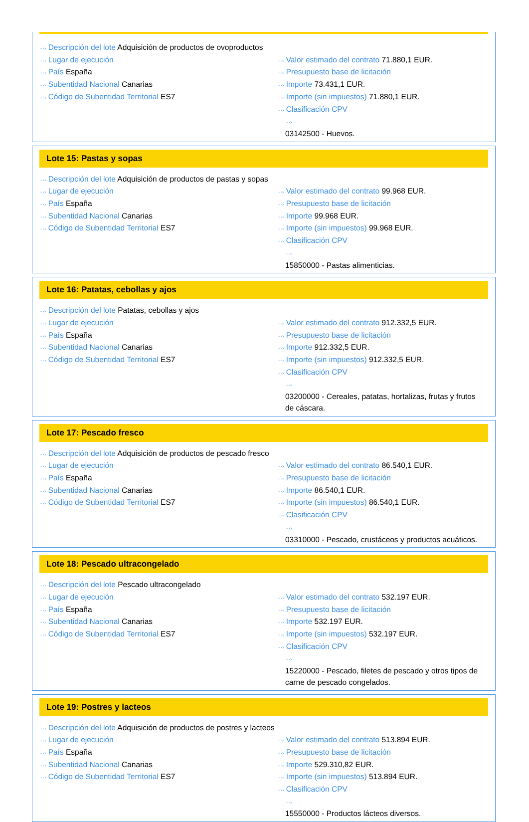···› Descripción del lote Adquisición de productos de ovoproductos
···› Lugar de ejecución
···› País España
···› Subentidad Nacional Canarias
···› Código de Subentidad Territorial ES7
···› Valor estimado del contrato 71.880,1 EUR.
···› Presupuesto base de licitación
···› Importe 73.431,1 EUR.
···› Importe (sin impuestos) 71.880,1 EUR.
···› Clasificación CPV
···› 03142500 - Huevos.
Lote 15: Pastas y sopas
···› Descripción del lote Adquisición de productos de pastas y sopas
···› Lugar de ejecución
···› País España
···› Subentidad Nacional Canarias
···› Código de Subentidad Territorial ES7
···› Valor estimado del contrato 99.968 EUR.
···› Presupuesto base de licitación
···› Importe 99.968 EUR.
···› Importe (sin impuestos) 99.968 EUR.
···› Clasificación CPV
···› 15850000 - Pastas alimenticias.
Lote 16: Patatas, cebollas y ajos
···› Descripción del lote Patatas, cebollas y ajos
···› Lugar de ejecución
···› País España
···› Subentidad Nacional Canarias
···› Código de Subentidad Territorial ES7
···› Valor estimado del contrato 912.332,5 EUR.
···› Presupuesto base de licitación
···› Importe 912.332,5 EUR.
···› Importe (sin impuestos) 912.332,5 EUR.
···› Clasificación CPV
···› 03200000 - Cereales, patatas, hortalizas, frutas y frutos de cáscara.
Lote 17: Pescado fresco
···› Descripción del lote Adquisición de productos de pescado fresco
···› Lugar de ejecución
···› País España
···› Subentidad Nacional Canarias
···› Código de Subentidad Territorial ES7
···› Valor estimado del contrato 86.540,1 EUR.
···› Presupuesto base de licitación
···› Importe 86.540,1 EUR.
···› Importe (sin impuestos) 86.540,1 EUR.
···› Clasificación CPV
···› 03310000 - Pescado, crustáceos y productos acuáticos.
Lote 18: Pescado ultracongelado
···› Descripción del lote Pescado ultracongelado
···› Lugar de ejecución
···› País España
···› Subentidad Nacional Canarias
···› Código de Subentidad Territorial ES7
···› Valor estimado del contrato 532.197 EUR.
···› Presupuesto base de licitación
···› Importe 532.197 EUR.
···› Importe (sin impuestos) 532.197 EUR.
···› Clasificación CPV
···› 15220000 - Pescado, filetes de pescado y otros tipos de carne de pescado congelados.
Lote 19: Postres y lacteos
···› Descripción del lote Adquisición de productos de postres y lacteos
···› Lugar de ejecución
···› País España
···› Subentidad Nacional Canarias
···› Código de Subentidad Territorial ES7
···› Valor estimado del contrato 513.894 EUR.
···› Presupuesto base de licitación
···› Importe 529.310,82 EUR.
···› Importe (sin impuestos) 513.894 EUR.
···› Clasificación CPV
···› 15550000 - Productos lácteos diversos.